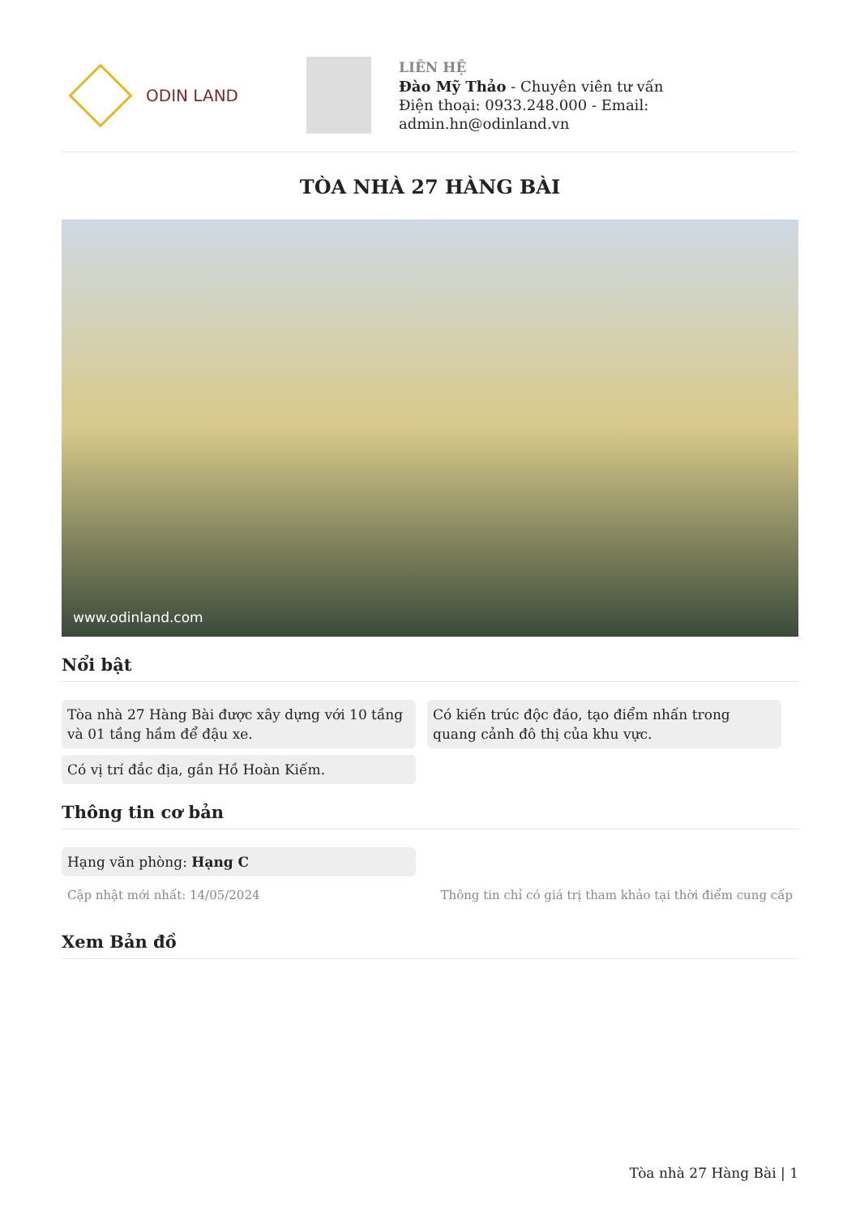ODIN LAND
LIÊN HỆ
Đào Mỹ Thảo - Chuyên viên tư vấn
Điện thoại: 0933.248.000 - Email:
admin.hn@odinland.vn
TÒA NHÀ 27 HÀNG BÀI
www.odinland.com
Nổi bật
Tòa nhà 27 Hàng Bài được xây dựng với 10 tầng và 01 tầng hầm để đậu xe.
Có kiến trúc độc đáo, tạo điểm nhấn trong quang cảnh đô thị của khu vực.
Có vị trí đắc địa, gần Hồ Hoàn Kiếm.
Thông tin cơ bản
Hạng văn phòng: Hạng C
Cập nhật mới nhất: 14/05/2024 Thông tin chỉ có giá trị tham khảo tại thời điểm cung cấp
Xem Bản đồ
Tòa nhà 27 Hàng Bài | 1